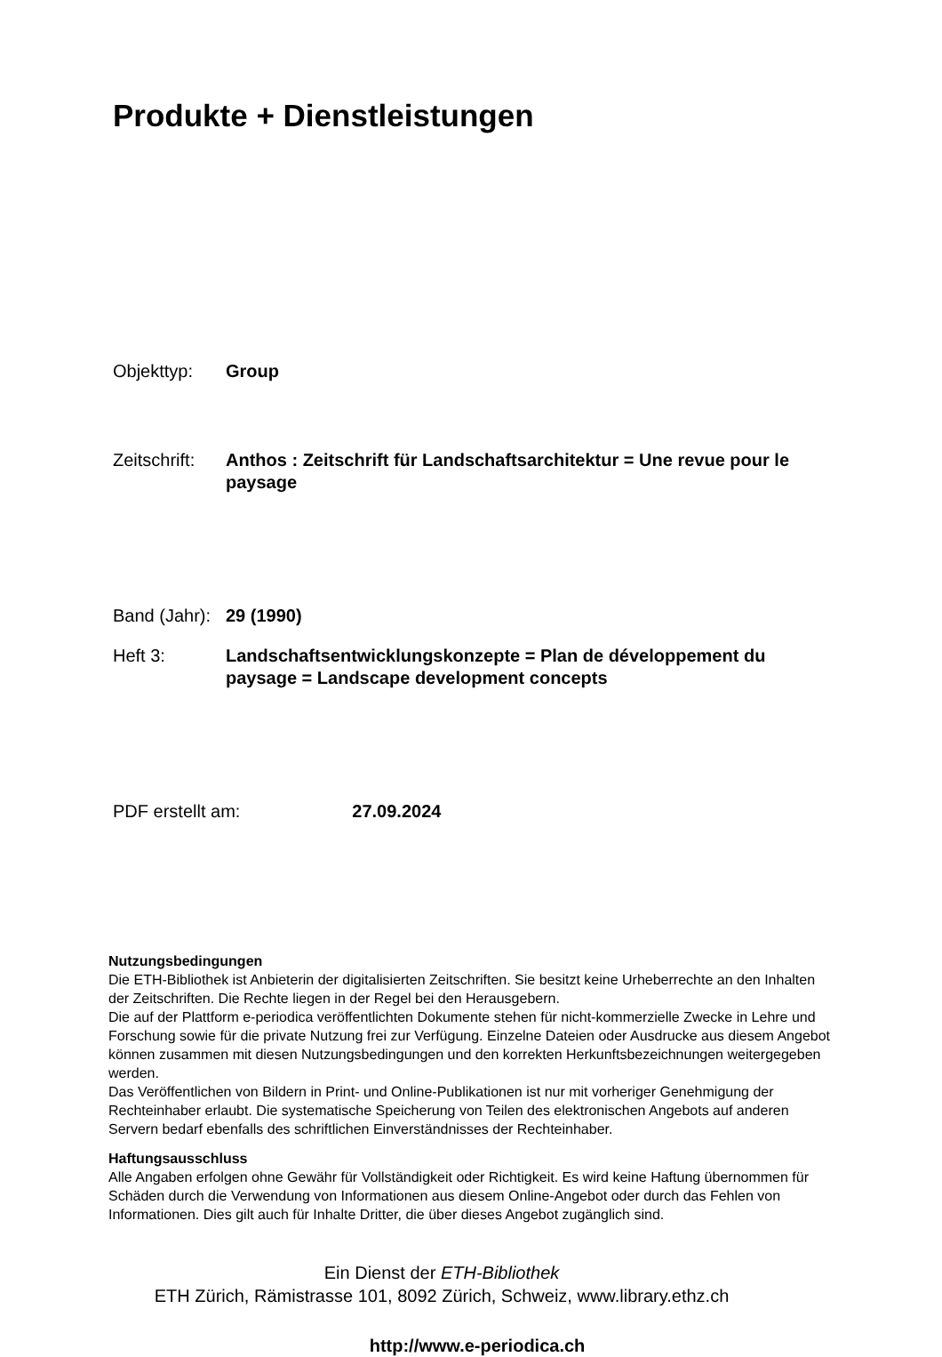Produkte + Dienstleistungen
Objekttyp: Group
Zeitschrift:
Anthos : Zeitschrift für Landschaftsarchitektur = Une revue pour le paysage
Band (Jahr):
29 (1990)
Heft 3: Landschaftsentwicklungskonzepte = Plan de développement du paysage = Landscape development concepts
PDF erstellt am: 27.09.2024
Nutzungsbedingungen
Die ETH-Bibliothek ist Anbieterin der digitalisierten Zeitschriften. Sie besitzt keine Urheberrechte an den Inhalten der Zeitschriften. Die Rechte liegen in der Regel bei den Herausgebern.
Die auf der Plattform e-periodica veröffentlichten Dokumente stehen für nicht-kommerzielle Zwecke in Lehre und Forschung sowie für die private Nutzung frei zur Verfügung. Einzelne Dateien oder Ausdrucke aus diesem Angebot können zusammen mit diesen Nutzungsbedingungen und den korrekten Herkunftsbezeichnungen weitergegeben werden.
Das Veröffentlichen von Bildern in Print- und Online-Publikationen ist nur mit vorheriger Genehmigung der Rechteinhaber erlaubt. Die systematische Speicherung von Teilen des elektronischen Angebots auf anderen Servern bedarf ebenfalls des schriftlichen Einverständnisses der Rechteinhaber.
Haftungsausschluss
Alle Angaben erfolgen ohne Gewähr für Vollständigkeit oder Richtigkeit. Es wird keine Haftung übernommen für Schäden durch die Verwendung von Informationen aus diesem Online-Angebot oder durch das Fehlen von Informationen. Dies gilt auch für Inhalte Dritter, die über dieses Angebot zugänglich sind.
Ein Dienst der ETH-Bibliothek
ETH Zürich, Rämistrasse 101, 8092 Zürich, Schweiz, www.library.ethz.ch
http://www.e-periodica.ch